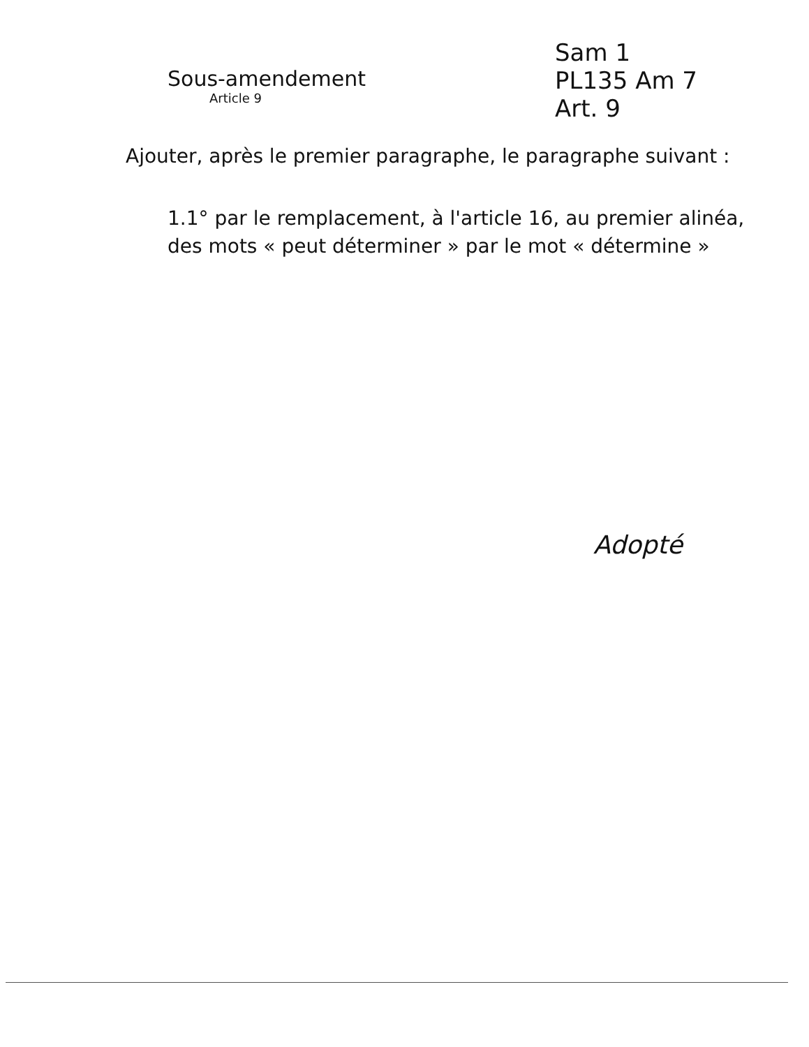Sous-amendement
Article 9
Sam 1
PL135 Am 7
Art. 9
Ajouter, après le premier paragraphe, le paragraphe suivant :
1.1° par le remplacement, à l'article 16, au premier alinéa, des mots « peut déterminer » par le mot « détermine »
Adopté